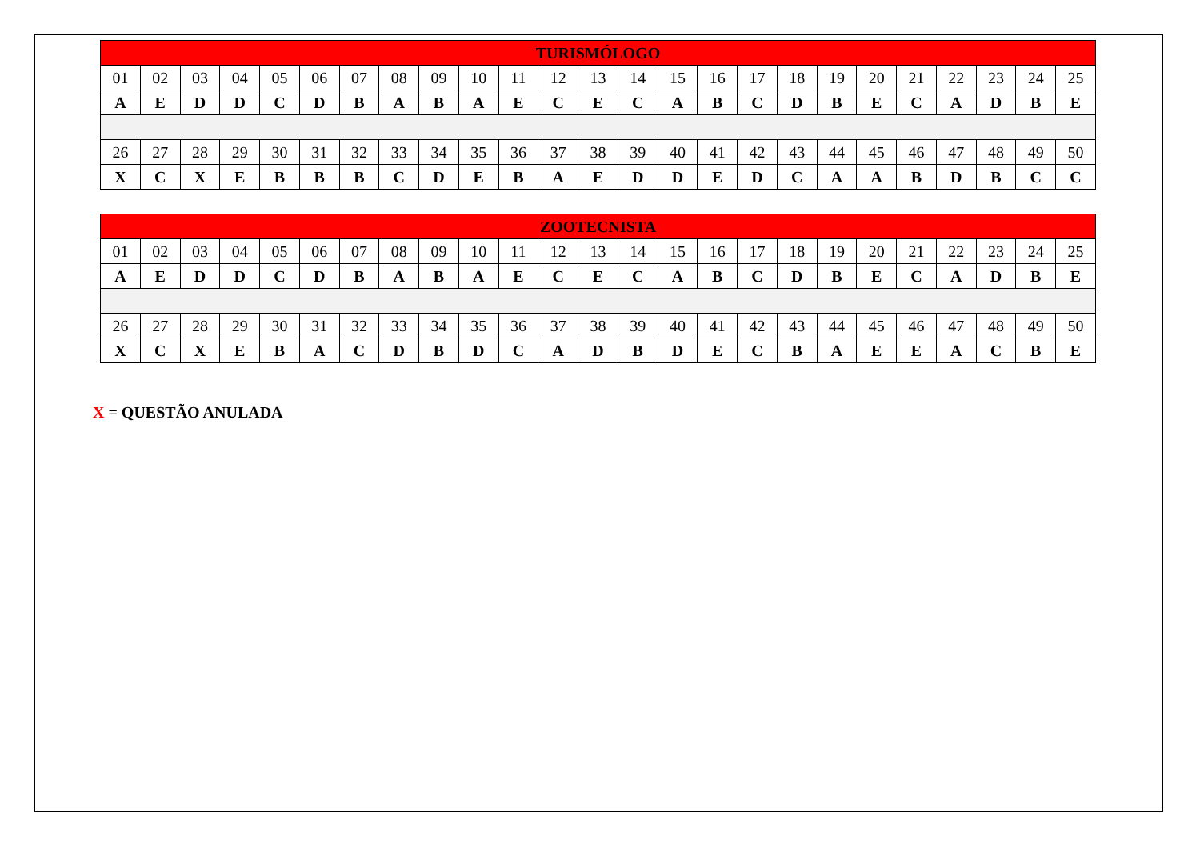| TURISMÓLOGO | | | | | | | | | | | | | | | | | | | | | | | | |
| --- | --- | --- | --- | --- | --- | --- | --- | --- | --- | --- | --- | --- | --- | --- | --- | --- | --- | --- | --- | --- | --- | --- | --- | --- |
| 01 | 02 | 03 | 04 | 05 | 06 | 07 | 08 | 09 | 10 | 11 | 12 | 13 | 14 | 15 | 16 | 17 | 18 | 19 | 20 | 21 | 22 | 23 | 24 | 25 |
| A | E | D | D | C | D | B | A | B | A | E | C | E | C | A | B | C | D | B | E | C | A | D | B | E |
| 26 | 27 | 28 | 29 | 30 | 31 | 32 | 33 | 34 | 35 | 36 | 37 | 38 | 39 | 40 | 41 | 42 | 43 | 44 | 45 | 46 | 47 | 48 | 49 | 50 |
| X | C | X | E | B | B | B | C | D | E | B | A | E | D | D | E | D | C | A | A | B | D | B | C | C |
| ZOOTECNISTA | | | | | | | | | | | | | | | | | | | | | | | | |
| --- | --- | --- | --- | --- | --- | --- | --- | --- | --- | --- | --- | --- | --- | --- | --- | --- | --- | --- | --- | --- | --- | --- | --- | --- |
| 01 | 02 | 03 | 04 | 05 | 06 | 07 | 08 | 09 | 10 | 11 | 12 | 13 | 14 | 15 | 16 | 17 | 18 | 19 | 20 | 21 | 22 | 23 | 24 | 25 |
| A | E | D | D | C | D | B | A | B | A | E | C | E | C | A | B | C | D | B | E | C | A | D | B | E |
| 26 | 27 | 28 | 29 | 30 | 31 | 32 | 33 | 34 | 35 | 36 | 37 | 38 | 39 | 40 | 41 | 42 | 43 | 44 | 45 | 46 | 47 | 48 | 49 | 50 |
| X | C | X | E | B | A | C | D | B | D | C | A | D | B | D | E | C | B | A | E | E | A | C | B | E |
X = QUESTÃO ANULADA